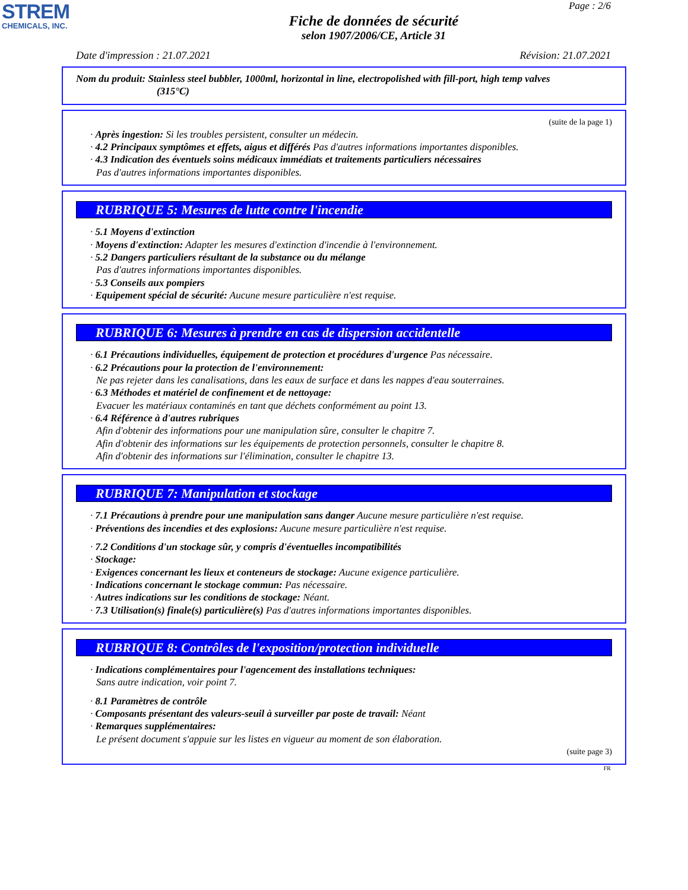STREM
CHEMICALS, INC.
Page : 2/6
Fiche de données de sécurité
selon 1907/2006/CE, Article 31
Date d'impression : 21.07.2021 Révision: 21.07.2021
Nom du produit: Stainless steel bubbler, 1000ml, horizontal in line, electropolished with fill-port, high temp valves
(315°C)
(suite de la page 1)
· Après ingestion: Si les troubles persistent, consulter un médecin.
· 4.2 Principaux symptômes et effets, aigus et différés Pas d'autres informations importantes disponibles.
· 4.3 Indication des éventuels soins médicaux immédiats et traitements particuliers nécessaires
Pas d'autres informations importantes disponibles.
RUBRIQUE 5: Mesures de lutte contre l'incendie
· 5.1 Moyens d'extinction
· Moyens d'extinction: Adapter les mesures d'extinction d'incendie à l'environnement.
· 5.2 Dangers particuliers résultant de la substance ou du mélange
Pas d'autres informations importantes disponibles.
· 5.3 Conseils aux pompiers
· Equipement spécial de sécurité: Aucune mesure particulière n'est requise.
RUBRIQUE 6: Mesures à prendre en cas de dispersion accidentelle
· 6.1 Précautions individuelles, équipement de protection et procédures d'urgence Pas nécessaire.
· 6.2 Précautions pour la protection de l'environnement:
Ne pas rejeter dans les canalisations, dans les eaux de surface et dans les nappes d'eau souterraines.
· 6.3 Méthodes et matériel de confinement et de nettoyage:
Evacuer les matériaux contaminés en tant que déchets conformément au point 13.
· 6.4 Référence à d'autres rubriques
Afin d'obtenir des informations pour une manipulation sûre, consulter le chapitre 7.
Afin d'obtenir des informations sur les équipements de protection personnels, consulter le chapitre 8.
Afin d'obtenir des informations sur l'élimination, consulter le chapitre 13.
RUBRIQUE 7: Manipulation et stockage
· 7.1 Précautions à prendre pour une manipulation sans danger Aucune mesure particulière n'est requise.
· Préventions des incendies et des explosions: Aucune mesure particulière n'est requise.
· 7.2 Conditions d'un stockage sûr, y compris d'éventuelles incompatibilités
· Stockage:
· Exigences concernant les lieux et conteneurs de stockage: Aucune exigence particulière.
· Indications concernant le stockage commun: Pas nécessaire.
· Autres indications sur les conditions de stockage: Néant.
· 7.3 Utilisation(s) finale(s) particulière(s) Pas d'autres informations importantes disponibles.
RUBRIQUE 8: Contrôles de l'exposition/protection individuelle
· Indications complémentaires pour l'agencement des installations techniques:
Sans autre indication, voir point 7.
· 8.1 Paramètres de contrôle
· Composants présentant des valeurs-seuil à surveiller par poste de travail: Néant
· Remarques supplémentaires:
Le présent document s'appuie sur les listes en vigueur au moment de son élaboration.
(suite page 3)
FR